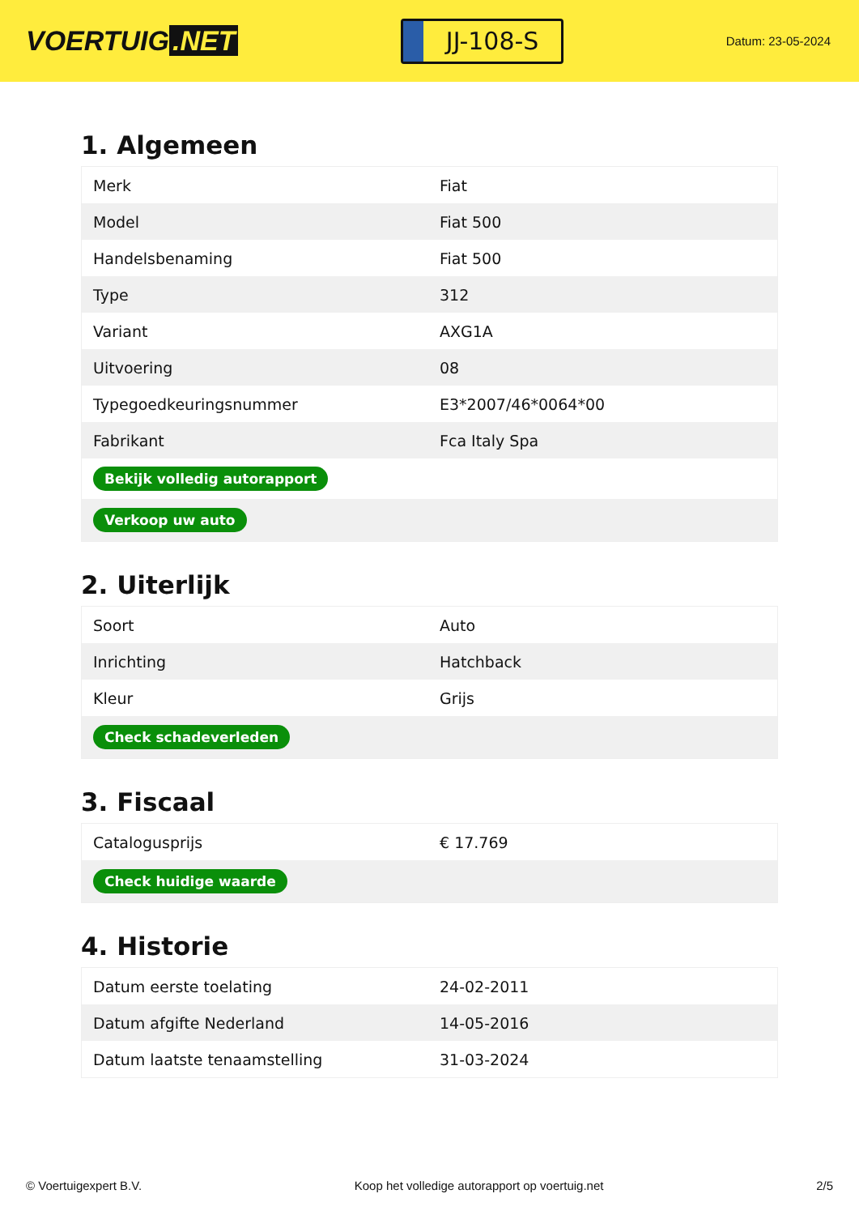VOERTUIG.NET
JJ-108-S
Datum: 23-05-2024
1. Algemeen
| Merk | Fiat |
| Model | Fiat 500 |
| Handelsbenaming | Fiat 500 |
| Type | 312 |
| Variant | AXG1A |
| Uitvoering | 08 |
| Typegoedkeuringsnummer | E3*2007/46*0064*00 |
| Fabrikant | Fca Italy Spa |
| Bekijk volledig autorapport | |
| Verkoop uw auto | |
2. Uiterlijk
| Soort | Auto |
| Inrichting | Hatchback |
| Kleur | Grijs |
| Check schadeverleden | |
3. Fiscaal
| Catalogusprijs | € 17.769 |
| Check huidige waarde | |
4. Historie
| Datum eerste toelating | 24-02-2011 |
| Datum afgifte Nederland | 14-05-2016 |
| Datum laatste tenaamstelling | 31-03-2024 |
© Voertuigexpert B.V. Koop het volledige autorapport op voertuig.net 2/5